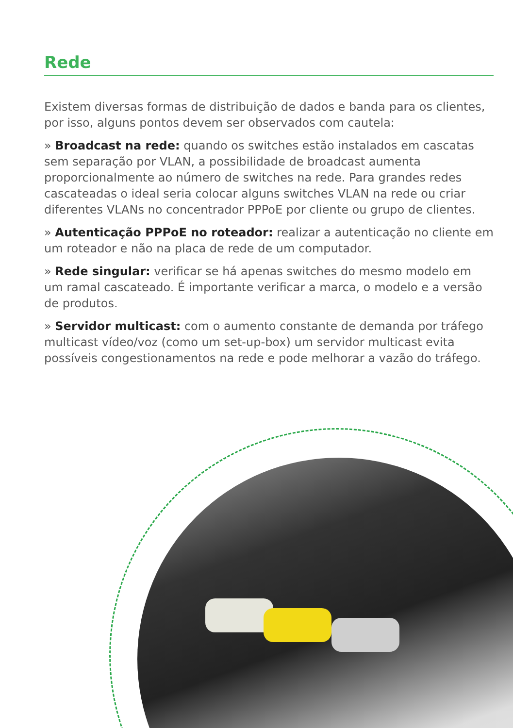Rede
Existem diversas formas de distribuição de dados e banda para os clientes, por isso, alguns pontos devem ser observados com cautela:
» Broadcast na rede: quando os switches estão instalados em cascatas sem separação por VLAN, a possibilidade de broadcast aumenta proporcionalmente ao número de switches na rede. Para grandes redes cascateadas o ideal seria colocar alguns switches VLAN na rede ou criar diferentes VLANs no concentrador PPPoE por cliente ou grupo de clientes.
» Autenticação PPPoE no roteador: realizar a autenticação no cliente em um roteador e não na placa de rede de um computador.
» Rede singular: verificar se há apenas switches do mesmo modelo em um ramal cascateado. É importante verificar a marca, o modelo e a versão de produtos.
» Servidor multicast: com o aumento constante de demanda por tráfego multicast vídeo/voz (como um set-up-box) um servidor multicast evita possíveis congestionamentos na rede e pode melhorar a vazão do tráfego.